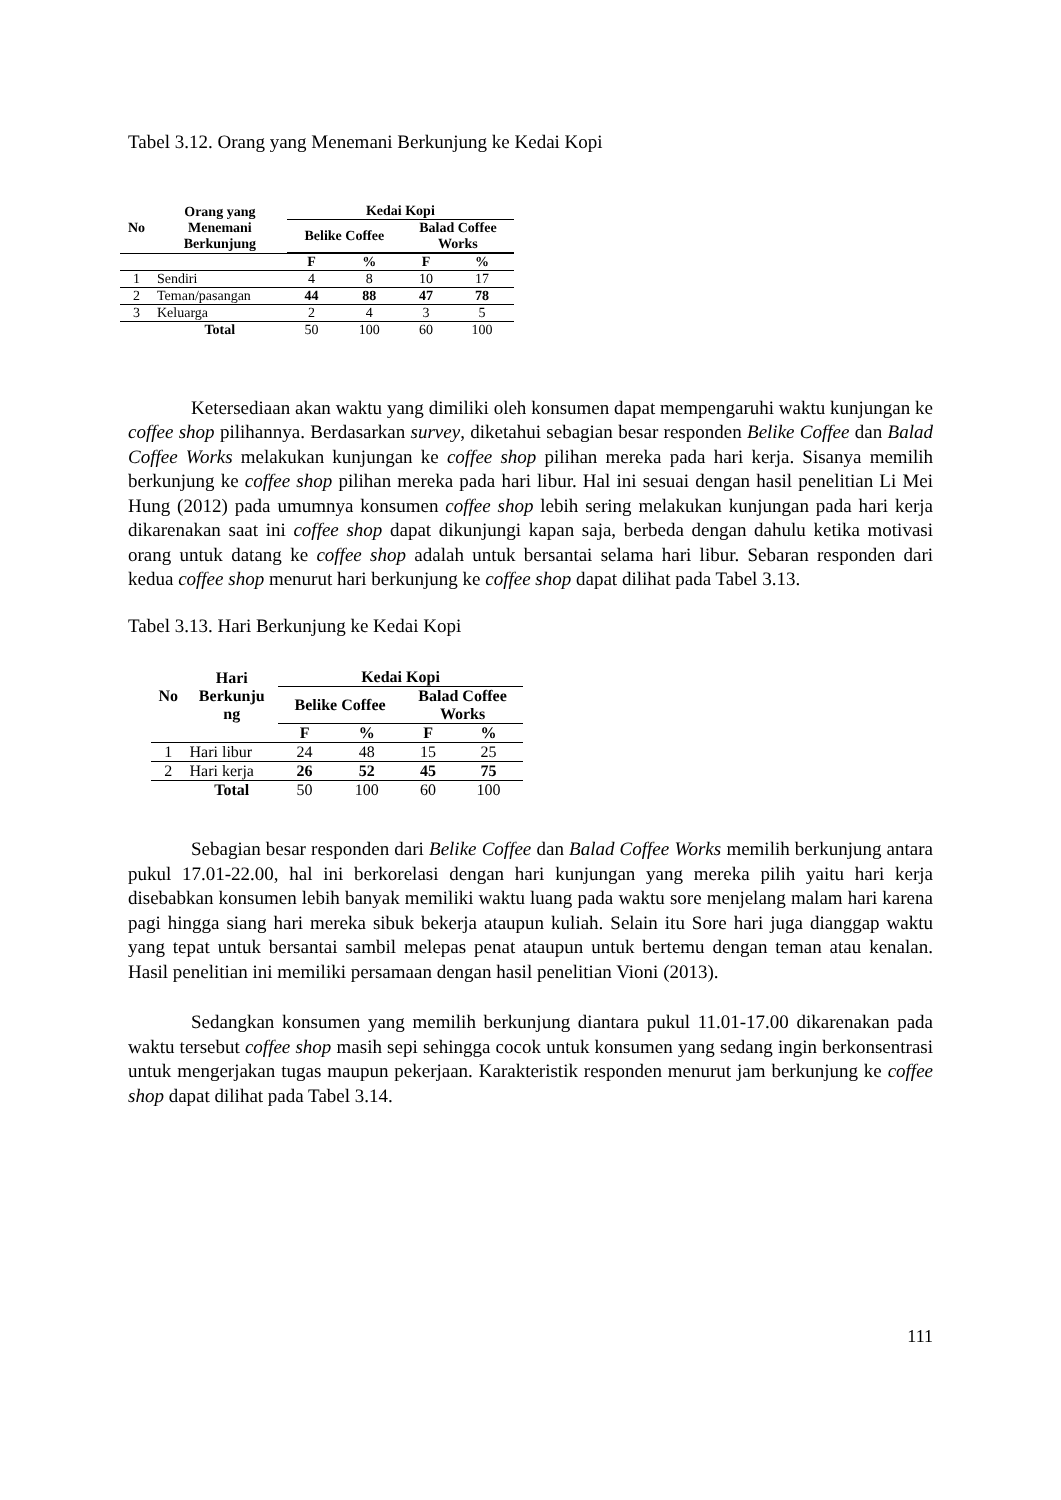Tabel 3.12. Orang yang Menemani Berkunjung ke Kedai Kopi
| No | Orang yang Menemani Berkunjung | Kedai Kopi | | | |
| --- | --- | --- | --- | --- | --- |
| | | Belike Coffee | | Balad Coffee Works | |
| | | F | % | F | % |
| 1 | Sendiri | 4 | 8 | 10 | 17 |
| 2 | Teman/pasangan | 44 | 88 | 47 | 78 |
| 3 | Keluarga | 2 | 4 | 3 | 5 |
| | Total | 50 | 100 | 60 | 100 |
Ketersediaan akan waktu yang dimiliki oleh konsumen dapat mempengaruhi waktu kunjungan ke coffee shop pilihannya. Berdasarkan survey, diketahui sebagian besar responden Belike Coffee dan Balad Coffee Works melakukan kunjungan ke coffee shop pilihan mereka pada hari kerja. Sisanya memilih berkunjung ke coffee shop pilihan mereka pada hari libur. Hal ini sesuai dengan hasil penelitian Li Mei Hung (2012) pada umumnya konsumen coffee shop lebih sering melakukan kunjungan pada hari kerja dikarenakan saat ini coffee shop dapat dikunjungi kapan saja, berbeda dengan dahulu ketika motivasi orang untuk datang ke coffee shop adalah untuk bersantai selama hari libur. Sebaran responden dari kedua coffee shop menurut hari berkunjung ke coffee shop dapat dilihat pada Tabel 3.13.
Tabel 3.13. Hari Berkunjung ke Kedai Kopi
| No | Hari Berkunju ng | Kedai Kopi | | | |
| --- | --- | --- | --- | --- | --- |
| | | Belike Coffee | | Balad Coffee Works | |
| | | F | % | F | % |
| 1 | Hari libur | 24 | 48 | 15 | 25 |
| 2 | Hari kerja | 26 | 52 | 45 | 75 |
| | Total | 50 | 100 | 60 | 100 |
Sebagian besar responden dari Belike Coffee dan Balad Coffee Works memilih berkunjung antara pukul 17.01-22.00, hal ini berkorelasi dengan hari kunjungan yang mereka pilih yaitu hari kerja disebabkan konsumen lebih banyak memiliki waktu luang pada waktu sore menjelang malam hari karena pagi hingga siang hari mereka sibuk bekerja ataupun kuliah. Selain itu Sore hari juga dianggap waktu yang tepat untuk bersantai sambil melepas penat ataupun untuk bertemu dengan teman atau kenalan. Hasil penelitian ini memiliki persamaan dengan hasil penelitian Vioni (2013).
Sedangkan konsumen yang memilih berkunjung diantara pukul 11.01-17.00 dikarenakan pada waktu tersebut coffee shop masih sepi sehingga cocok untuk konsumen yang sedang ingin berkonsentrasi untuk mengerjakan tugas maupun pekerjaan. Karakteristik responden menurut jam berkunjung ke coffee shop dapat dilihat pada Tabel 3.14.
111